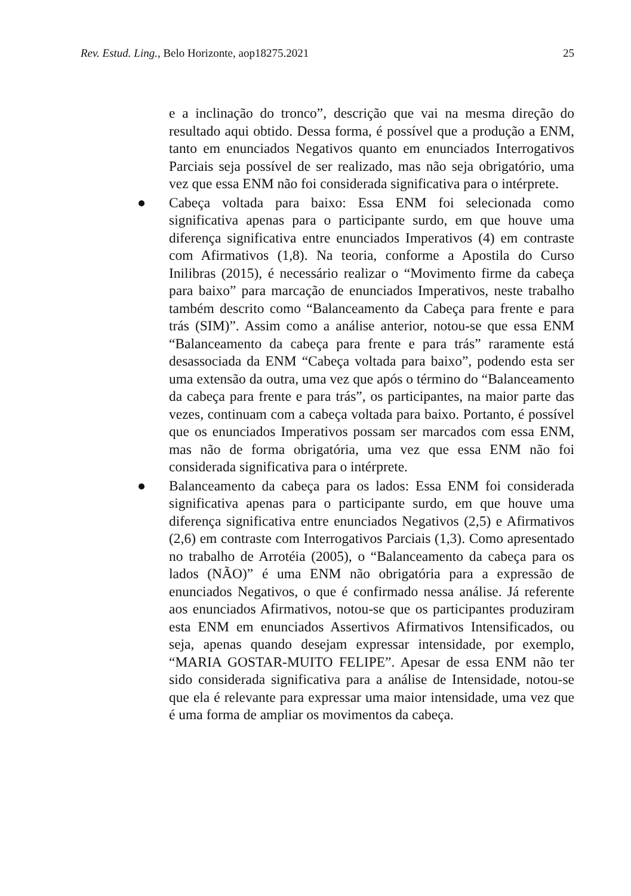Rev. Estud. Ling., Belo Horizonte, aop18275.2021 25
e a inclinação do tronco”, descrição que vai na mesma direção do resultado aqui obtido. Dessa forma, é possível que a produção a ENM, tanto em enunciados Negativos quanto em enunciados Interrogativos Parciais seja possível de ser realizado, mas não seja obrigatório, uma vez que essa ENM não foi considerada significativa para o intérprete.
●
Cabeça voltada para baixo: Essa ENM foi selecionada como significativa apenas para o participante surdo, em que houve uma diferença significativa entre enunciados Imperativos (4) em contraste com Afirmativos (1,8). Na teoria, conforme a Apostila do Curso Inilibras (2015), é necessário realizar o “Movimento firme da cabeça para baixo” para marcação de enunciados Imperativos, neste trabalho também descrito como “Balanceamento da Cabeça para frente e para trás (SIM)”. Assim como a análise anterior, notou-se que essa ENM “Balanceamento da cabeça para frente e para trás” raramente está desassociada da ENM “Cabeça voltada para baixo”, podendo esta ser uma extensão da outra, uma vez que após o término do “Balanceamento da cabeça para frente e para trás”, os participantes, na maior parte das vezes, continuam com a cabeça voltada para baixo. Portanto, é possível que os enunciados Imperativos possam ser marcados com essa ENM, mas não de forma obrigatória, uma vez que essa ENM não foi considerada significativa para o intérprete.
●
Balanceamento da cabeça para os lados: Essa ENM foi considerada significativa apenas para o participante surdo, em que houve uma diferença significativa entre enunciados Negativos (2,5) e Afirmativos (2,6) em contraste com Interrogativos Parciais (1,3). Como apresentado no trabalho de Arrotéia (2005), o “Balanceamento da cabeça para os lados (NÃO)” é uma ENM não obrigatória para a expressão de enunciados Negativos, o que é confirmado nessa análise. Já referente aos enunciados Afirmativos, notou-se que os participantes produziram esta ENM em enunciados Assertivos Afirmativos Intensificados, ou seja, apenas quando desejam expressar intensidade, por exemplo, “MARIA GOSTAR-MUITO FELIPE”. Apesar de essa ENM não ter sido considerada significativa para a análise de Intensidade, notou-se que ela é relevante para expressar uma maior intensidade, uma vez que é uma forma de ampliar os movimentos da cabeça.